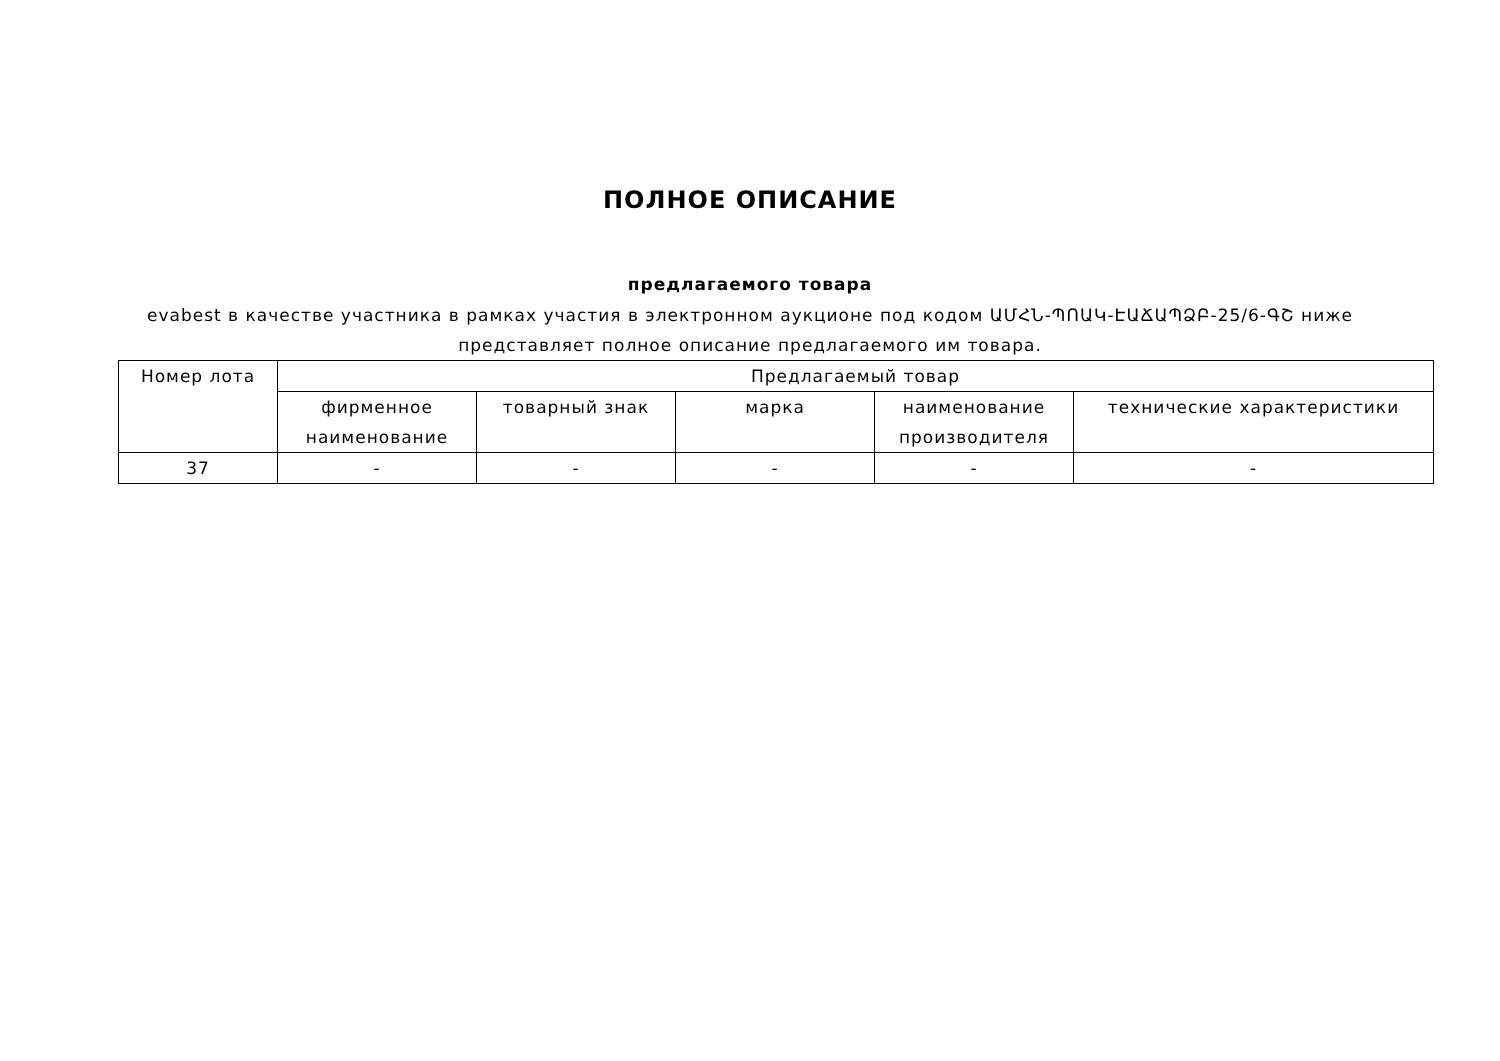ПОЛНОЕ ОПИСАНИЕ
предлагаемого товара
evabest в качестве участника в рамках участия в электронном аукционе под кодом ԱՄՀՆ-ՊՈԱԿ-ԷԱՃԱՊՁԲ-25/6-ԳՇ ниже представляет полное описание предлагаемого им товара.
| Номер лота | Предлагаемый товар | | | | |
| --- | --- | --- | --- | --- | --- |
| | фирменное наименование | товарный знак | марка | наименование производителя | технические характеристики |
| 37 | - | - | - | - | - |